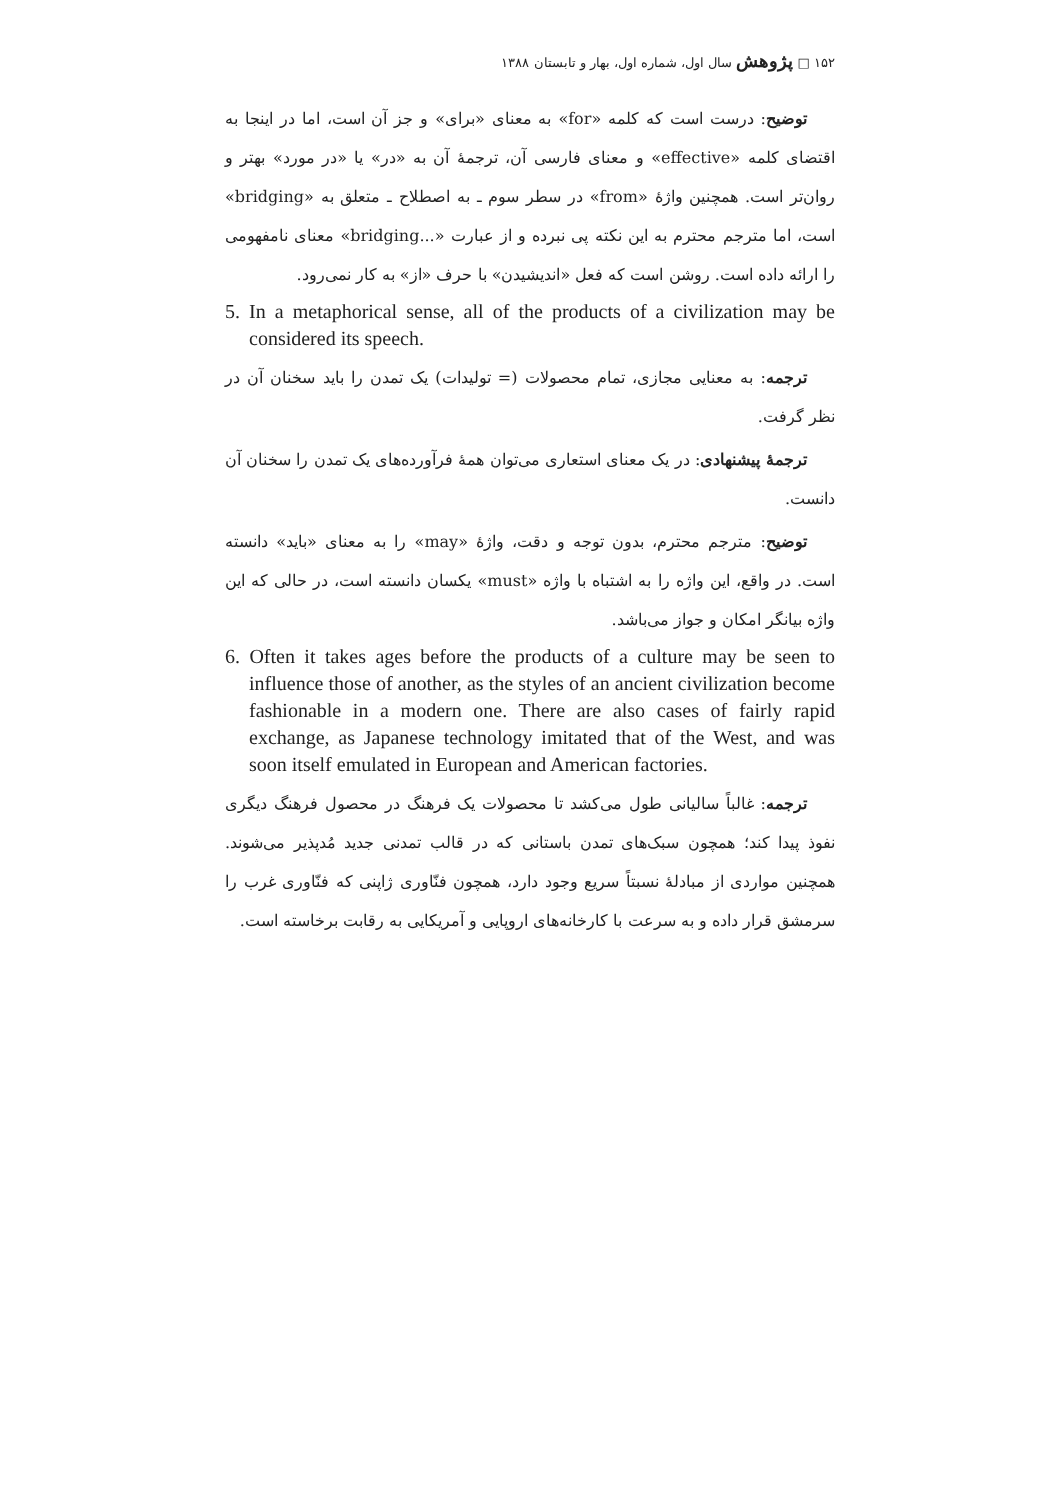۱۵۲ □ پژوهش سال اول، شماره اول، بهار و تابستان ۱۳۸۸
توضیح: درست است که کلمه «for» به معنای «برای» و جز آن است، اما در اینجا به اقتضای کلمه «effective» و معنای فارسی آن، ترجمهٔ آن به «در» یا «در مورد» بهتر و روان‌تر است. همچنین واژهٔ «from» در سطر سوم ـ به اصطلاح ـ متعلق به «bridging» است، اما مترجم محترم به این نکته پی نبرده و از عبارت «...bridging» معنای نامفهومی را ارائه داده است. روشن است که فعل «اندیشیدن» با حرف «از» به کار نمی‌رود.
5. In a metaphorical sense, all of the products of a civilization may be considered its speech.
ترجمه: به معنایی مجازی، تمام محصولات (= تولیدات) یک تمدن را باید سخنان آن در نظر گرفت.
ترجمهٔ پیشنهادی: در یک معنای استعاری می‌توان همهٔ فرآورده‌های یک تمدن را سخنان آن دانست.
توضیح: مترجم محترم، بدون توجه و دقت، واژهٔ «may» را به معنای «باید» دانسته است. در واقع، این واژه را به اشتباه با واژه «must» یکسان دانسته است، در حالی که این واژه بیانگر امکان و جواز می‌باشد.
6. Often it takes ages before the products of a culture may be seen to influence those of another, as the styles of an ancient civilization become fashionable in a modern one. There are also cases of fairly rapid exchange, as Japanese technology imitated that of the West, and was soon itself emulated in European and American factories.
ترجمه: غالباً سالیانی طول می‌کشد تا محصولات یک فرهنگ در محصول فرهنگ دیگری نفوذ پیدا کند؛ همچون سبک‌های تمدن باستانی که در قالب تمدنی جدید مُدپذیر می‌شوند. همچنین مواردی از مبادلهٔ نسبتاً سریع وجود دارد، همچون فنّاوری ژاپنی که فنّاوری غرب را سرمشق قرار داده و به سرعت با کارخانه‌های اروپایی و آمریکایی به رقابت برخاسته است.